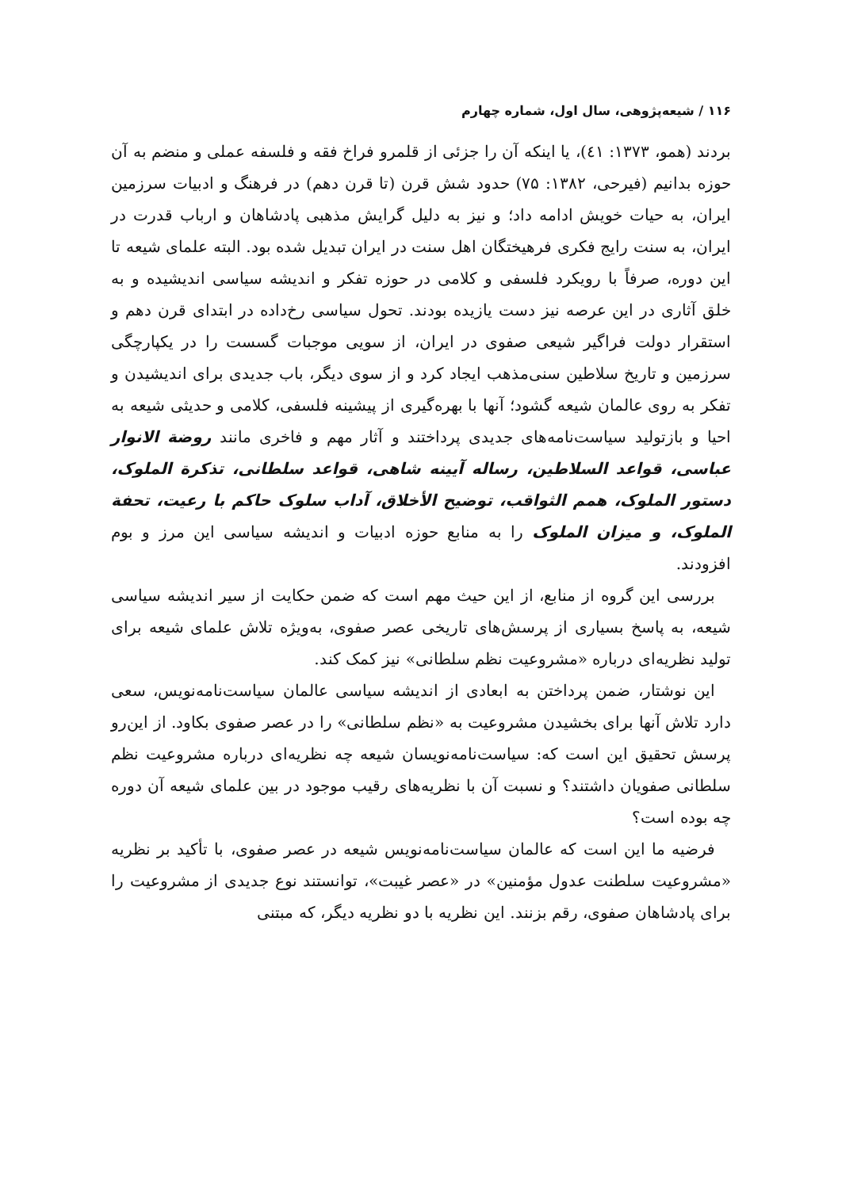۱۱۶ / شیعه‌پژوهی، سال اول، شماره چهارم
بردند (همو، ۱۳۷۳: ٤١)، یا اینکه آن را جزئی از قلمرو فراخ فقه و فلسفه عملی و منضم به آن حوزه بدانیم (فیرحی، ۱۳۸۲: ۷۵) حدود شش قرن (تا قرن دهم) در فرهنگ و ادبیات سرزمین ایران، به حیات خویش ادامه داد؛ و نیز به دلیل گرایش مذهبی پادشاهان و ارباب قدرت در ایران، به سنت رایج فکری فرهیختگان اهل سنت در ایران تبدیل شده بود. البته علمای شیعه تا این دوره، صرفاً با رویکرد فلسفی و کلامی در حوزه تفکر و اندیشه سیاسی اندیشیده و به خلق آثاری در این عرصه نیز دست یازیده بودند. تحول سیاسی رخ‌داده در ابتدای قرن دهم و استقرار دولت فراگیر شیعی صفوی در ایران، از سویی موجبات گسست را در یکپارچگی سرزمین و تاریخ سلاطین سنی‌مذهب ایجاد کرد و از سوی دیگر، باب جدیدی برای اندیشیدن و تفکر به روی عالمان شیعه گشود؛ آنها با بهره‌گیری از پیشینه فلسفی، کلامی و حدیثی شیعه به احیا و بازتولید سیاست‌نامه‌های جدیدی پرداختند و آثار مهم و فاخری مانند روضة الانوار عباسی، قواعد السلاطین، رساله آیینه شاهی، قواعد سلطانی، تذکرة الملوک، دستور الملوک، همم الثواقب، توضیح الأخلاق، آداب سلوک حاکم با رعیت، تحفة الملوک، و میزان الملوک را به منابع حوزه ادبیات و اندیشه سیاسی این مرز و بوم افزودند.
بررسی این گروه از منابع، از این حیث مهم است که ضمن حکایت از سیر اندیشه سیاسی شیعه، به پاسخ بسیاری از پرسش‌های تاریخی عصر صفوی، به‌ویژه تلاش علمای شیعه برای تولید نظریه‌ای درباره «مشروعیت نظم سلطانی» نیز کمک کند.
این نوشتار، ضمن پرداختن به ابعادی از اندیشه سیاسی عالمان سیاست‌نامه‌نویس، سعی دارد تلاش آنها برای بخشیدن مشروعیت به «نظم سلطانی» را در عصر صفوی بکاود. از این‌رو پرسش تحقیق این است که: سیاست‌نامه‌نویسان شیعه چه نظریه‌ای درباره مشروعیت نظم سلطانی صفویان داشتند؟ و نسبت آن با نظریه‌های رقیب موجود در بین علمای شیعه آن دوره چه بوده است؟
فرضیه ما این است که عالمان سیاست‌نامه‌نویس شیعه در عصر صفوی، با تأکید بر نظریه «مشروعیت سلطنت عدول مؤمنین» در «عصر غیبت»، توانستند نوع جدیدی از مشروعیت را برای پادشاهان صفوی، رقم بزنند. این نظریه با دو نظریه دیگر، که مبتنی